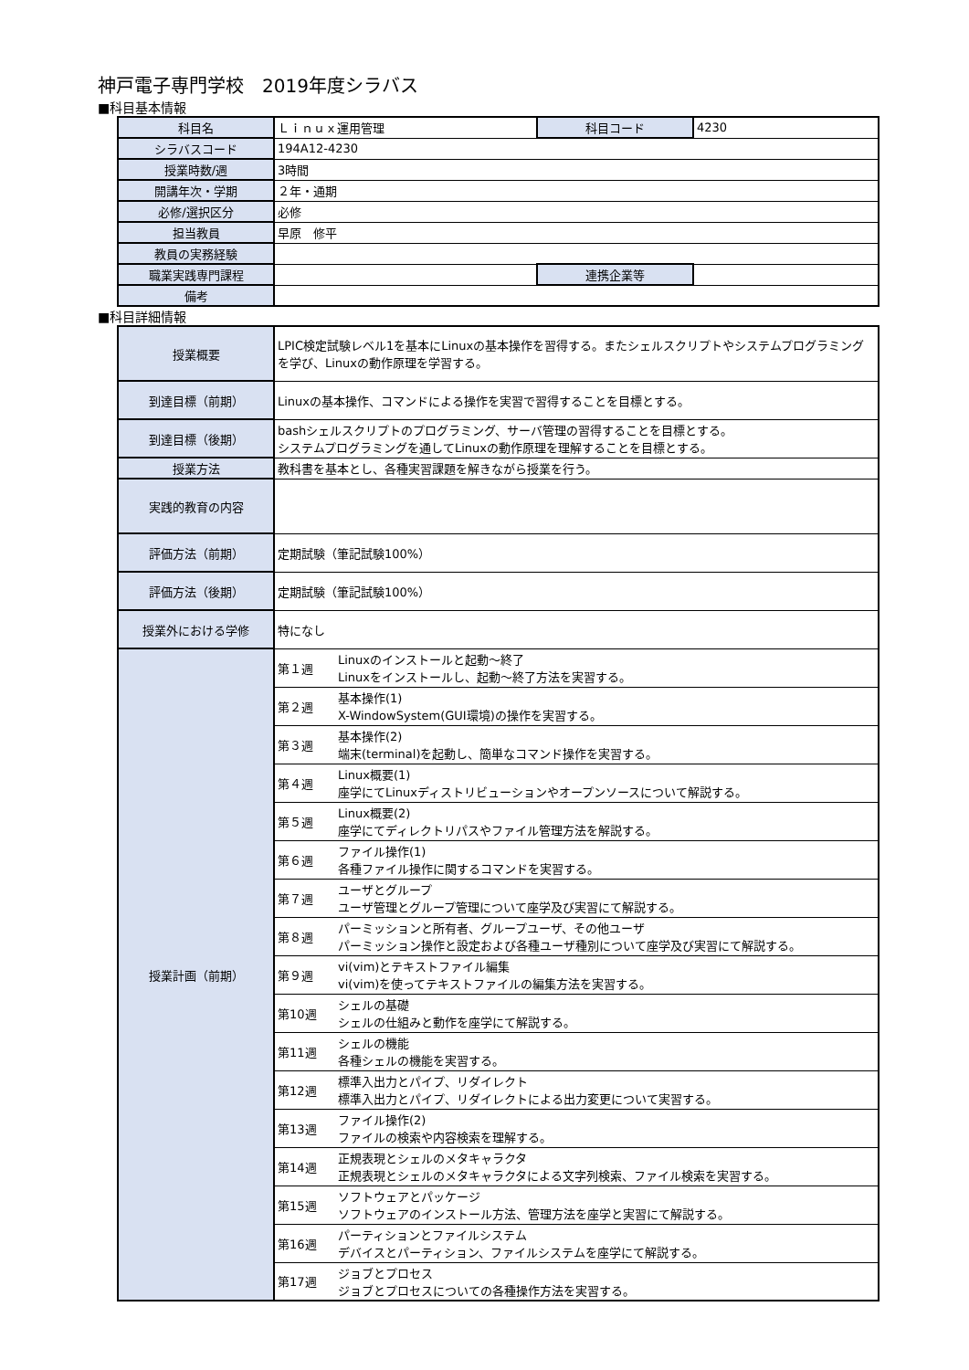神戸電子専門学校　2019年度シラバス
■科目基本情報
| 科目名 | Ｌｉｎｕｘ運用管理 | 科目コード | 4230 |
| シラバスコード | 194A12-4230 | | |
| 授業時数/週 | 3時間 | | |
| 開講年次・学期 | ２年・通期 | | |
| 必修/選択区分 | 必修 | | |
| 担当教員 | 早原 修平 | | |
| 教員の実務経験 | | | |
| 職業実践専門課程 | | 連携企業等 | |
| 備考 | | | |
■科目詳細情報
| 授業概要 | LPIC検定試験レベル1を基本にLinuxの基本操作を習得する。またシェルスクリプトやシステムプログラミングを学び、Linuxの動作原理を学習する。 | |
| 到達目標（前期） | Linuxの基本操作、コマンドによる操作を実習で習得することを目標とする。 | |
| 到達目標（後期） | bashシェルスクリプトのプログラミング、サーバ管理の習得することを目標とする。 システムプログラミングを通してLinuxの動作原理を理解することを目標とする。 | |
| 授業方法 | 教科書を基本とし、各種実習課題を解きながら授業を行う。 | |
| 実践的教育の内容 | | |
| 評価方法（前期） | 定期試験（筆記試験100%） | |
| 評価方法（後期） | 定期試験（筆記試験100%） | |
| 授業外における学修 | 特になし | |
| 授業計画（前期） | 第１週 | Linuxのインストールと起動～終了 Linuxをインストールし、起動～終了方法を実習する。 |
| | 第２週 | 基本操作(1) X-WindowSystem(GUI環境)の操作を実習する。 |
| | 第３週 | 基本操作(2) 端末(terminal)を起動し、簡単なコマンド操作を実習する。 |
| | 第４週 | Linux概要(1) 座学にてLinuxディストリビューションやオープンソースについて解説する。 |
| | 第５週 | Linux概要(2) 座学にてディレクトリパスやファイル管理方法を解説する。 |
| | 第６週 | ファイル操作(1) 各種ファイル操作に関するコマンドを実習する。 |
| | 第７週 | ユーザとグループ ユーザ管理とグループ管理について座学及び実習にて解説する。 |
| | 第８週 | パーミッションと所有者、グループユーザ、その他ユーザ パーミッション操作と設定および各種ユーザ種別について座学及び実習にて解説する。 |
| | 第９週 | vi(vim)とテキストファイル編集 vi(vim)を使ってテキストファイルの編集方法を実習する。 |
| | 第10週 | シェルの基礎 シェルの仕組みと動作を座学にて解説する。 |
| | 第11週 | シェルの機能 各種シェルの機能を実習する。 |
| | 第12週 | 標準入出力とパイプ、リダイレクト 標準入出力とパイプ、リダイレクトによる出力変更について実習する。 |
| | 第13週 | ファイル操作(2) ファイルの検索や内容検索を理解する。 |
| | 第14週 | 正規表現とシェルのメタキャラクタ 正規表現とシェルのメタキャラクタによる文字列検索、ファイル検索を実習する。 |
| | 第15週 | ソフトウェアとパッケージ ソフトウェアのインストール方法、管理方法を座学と実習にて解説する。 |
| | 第16週 | パーティションとファイルシステム デバイスとパーティション、ファイルシステムを座学にて解説する。 |
| | 第17週 | ジョブとプロセス ジョブとプロセスについての各種操作方法を実習する。 |